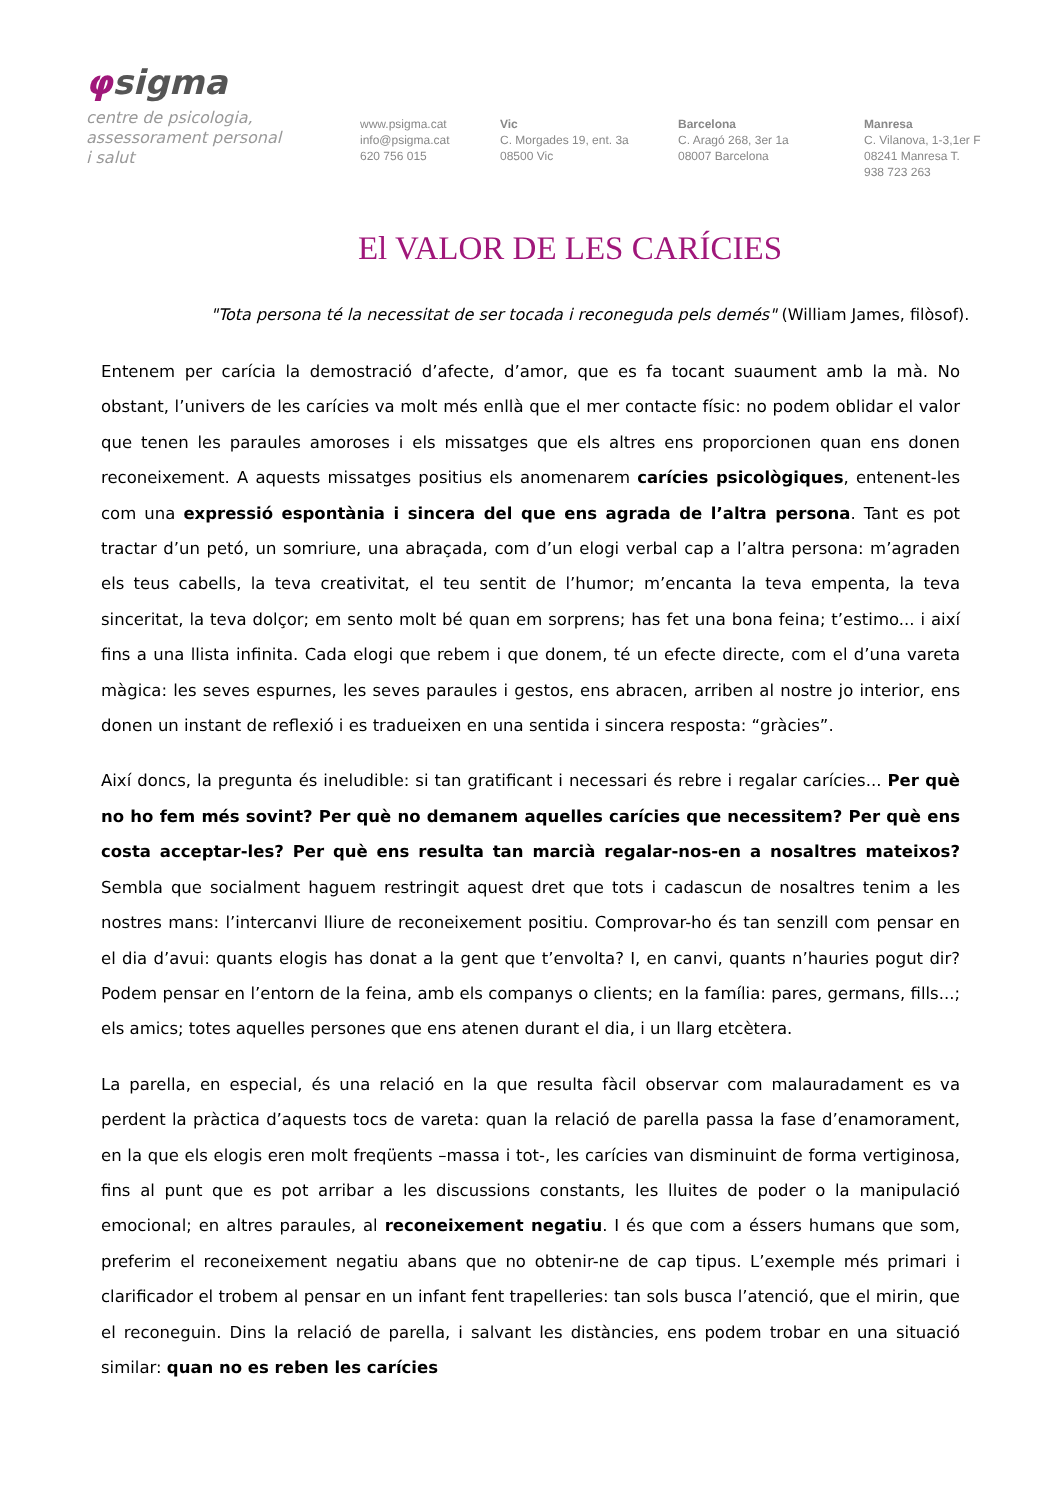φsigma
centre de psicologia,
assessorament personal
i salut
www.psigma.cat
info@psigma.cat
620 756 015
Vic
C. Morgades 19, ent. 3a
08500 Vic
Barcelona
C. Aragó 268, 3er 1a
08007 Barcelona
Manresa
C. Vilanova, 1-3,1er F
08241 Manresa T.
938 723 263
El VALOR DE LES CARÍCIES
"Tota persona té la necessitat de ser tocada i reconeguda pels demés" (William James, filòsof).
Entenem per carícia la demostració d’afecte, d’amor, que es fa tocant suaument amb la mà. No obstant, l’univers de les carícies va molt més enllà que el mer contacte físic: no podem oblidar el valor que tenen les paraules amoroses i els missatges que els altres ens proporcionen quan ens donen reconeixement. A aquests missatges positius els anomenarem carícies psicològiques, entenent-les com una expressió espontània i sincera del que ens agrada de l’altra persona. Tant es pot tractar d’un petó, un somriure, una abraçada, com d’un elogi verbal cap a l’altra persona: m’agraden els teus cabells, la teva creativitat, el teu sentit de l’humor; m’encanta la teva empenta, la teva sinceritat, la teva dolçor; em sento molt bé quan em sorprens; has fet una bona feina; t’estimo... i així fins a una llista infinita. Cada elogi que rebem i que donem, té un efecte directe, com el d’una vareta màgica: les seves espurnes, les seves paraules i gestos, ens abracen, arriben al nostre jo interior, ens donen un instant de reflexió i es tradueixen en una sentida i sincera resposta: “gràcies”.
Així doncs, la pregunta és ineludible: si tan gratificant i necessari és rebre i regalar carícies... Per què no ho fem més sovint? Per què no demanem aquelles carícies que necessitem? Per què ens costa acceptar-les? Per què ens resulta tan marcià regalar-nos-en a nosaltres mateixos? Sembla que socialment haguem restringit aquest dret que tots i cadascun de nosaltres tenim a les nostres mans: l’intercanvi lliure de reconeixement positiu. Comprovar-ho és tan senzill com pensar en el dia d’avui: quants elogis has donat a la gent que t’envolta? I, en canvi, quants n’hauries pogut dir? Podem pensar en l’entorn de la feina, amb els companys o clients; en la família: pares, germans, fills...; els amics; totes aquelles persones que ens atenen durant el dia, i un llarg etcètera.
La parella, en especial, és una relació en la que resulta fàcil observar com malauradament es va perdent la pràctica d’aquests tocs de vareta: quan la relació de parella passa la fase d’enamorament, en la que els elogis eren molt freqüents –massa i tot-, les carícies van disminuint de forma vertiginosa, fins al punt que es pot arribar a les discussions constants, les lluites de poder o la manipulació emocional; en altres paraules, al reconeixement negatiu. I és que com a éssers humans que som, preferim el reconeixement negatiu abans que no obtenir-ne de cap tipus. L’exemple més primari i clarificador el trobem al pensar en un infant fent trapelleries: tan sols busca l’atenció, que el mirin, que el reconeguin. Dins la relació de parella, i salvant les distàncies, ens podem trobar en una situació similar: quan no es reben les carícies